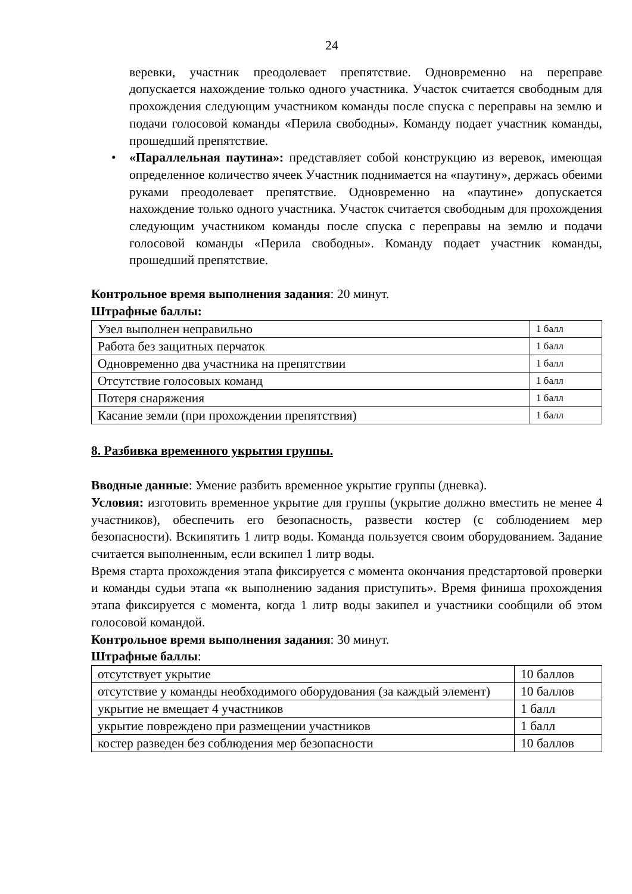24
веревки, участник преодолевает препятствие. Одновременно на переправе допускается нахождение только одного участника. Участок считается свободным для прохождения следующим участником команды после спуска с переправы на землю и подачи голосовой команды «Перила свободны». Команду подает участник команды, прошедший препятствие.
• «Параллельная паутина»: представляет собой конструкцию из веревок, имеющая определенное количество ячеек Участник поднимается на «паутину», держась обеими руками преодолевает препятствие. Одновременно на «паутине» допускается нахождение только одного участника. Участок считается свободным для прохождения следующим участником команды после спуска с переправы на землю и подачи голосовой команды «Перила свободны». Команду подает участник команды, прошедший препятствие.
Контрольное время выполнения задания: 20 минут.
Штрафные баллы:
| Узел выполнен неправильно | 1 балл |
| Работа без защитных перчаток | 1 балл |
| Одновременно два участника на препятствии | 1 балл |
| Отсутствие голосовых команд | 1 балл |
| Потеря снаряжения | 1 балл |
| Касание земли (при прохождении препятствия) | 1 балл |
8. Разбивка временного укрытия группы.
Вводные данные: Умение разбить временное укрытие группы (дневка).
Условия: изготовить временное укрытие для группы (укрытие должно вместить не менее 4 участников), обеспечить его безопасность, развести костер (с соблюдением мер безопасности). Вскипятить 1 литр воды. Команда пользуется своим оборудованием. Задание считается выполненным, если вскипел 1 литр воды.
Время старта прохождения этапа фиксируется с момента окончания предстартовой проверки и команды судьи этапа «к выполнению задания приступить». Время финиша прохождения этапа фиксируется с момента, когда 1 литр воды закипел и участники сообщили об этом голосовой командой.
Контрольное время выполнения задания: 30 минут.
Штрафные баллы:
| отсутствует укрытие | 10 баллов |
| отсутствие у команды необходимого оборудования (за каждый элемент) | 10 баллов |
| укрытие не вмещает 4 участников | 1 балл |
| укрытие повреждено при размещении участников | 1 балл |
| костер разведен без соблюдения мер безопасности | 10 баллов |